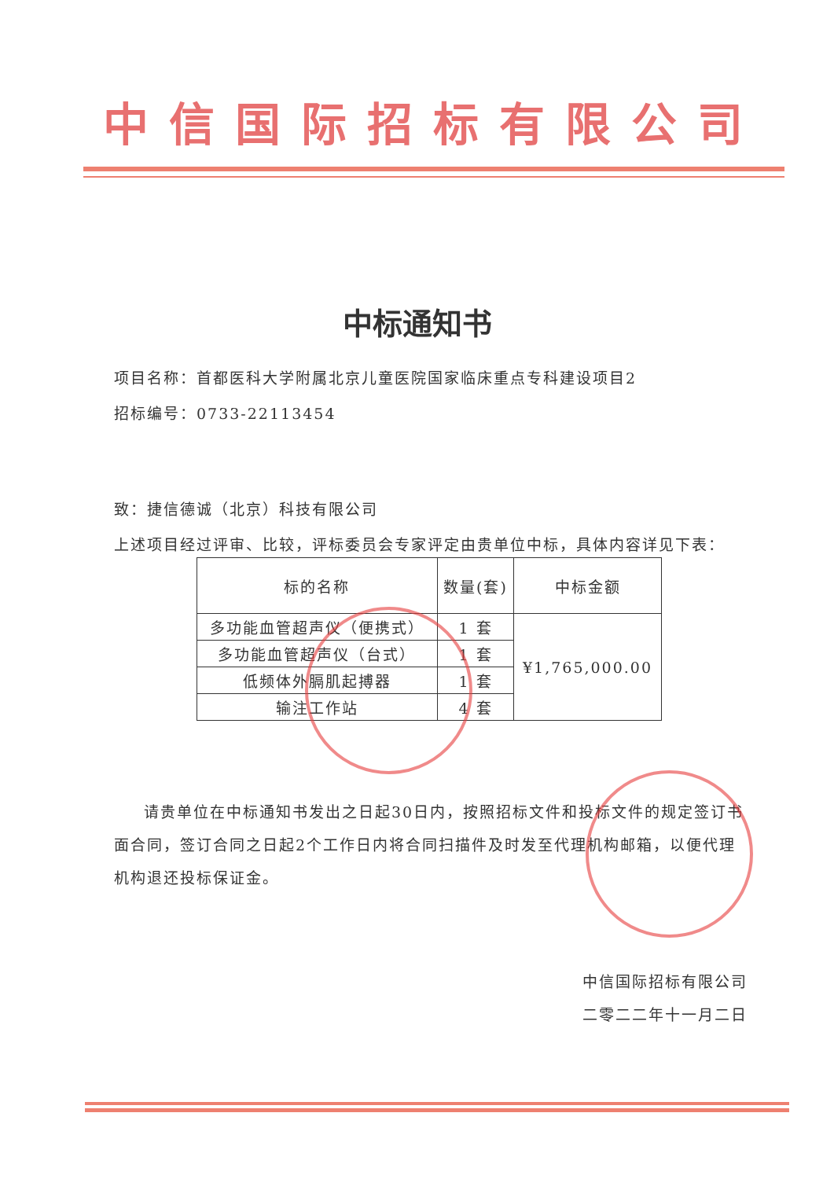中信国际招标有限公司
中标通知书
项目名称：首都医科大学附属北京儿童医院国家临床重点专科建设项目2
招标编号：0733-22113454
致：捷信德诚（北京）科技有限公司
上述项目经过评审、比较，评标委员会专家评定由贵单位中标，具体内容详见下表：
| 标的名称 | 数量(套) | 中标金额 |
| --- | --- | --- |
| 多功能血管超声仪（便携式） | 1 套 | ¥1,765,000.00 |
| 多功能血管超声仪（台式） | 1 套 | |
| 低频体外膈肌起搏器 | 1 套 | |
| 输注工作站 | 4 套 | |
请贵单位在中标通知书发出之日起30日内，按照招标文件和投标文件的规定签订书面合同，签订合同之日起2个工作日内将合同扫描件及时发至代理机构邮箱，以便代理机构退还投标保证金。
中信国际招标有限公司
二零二二年十一月二日